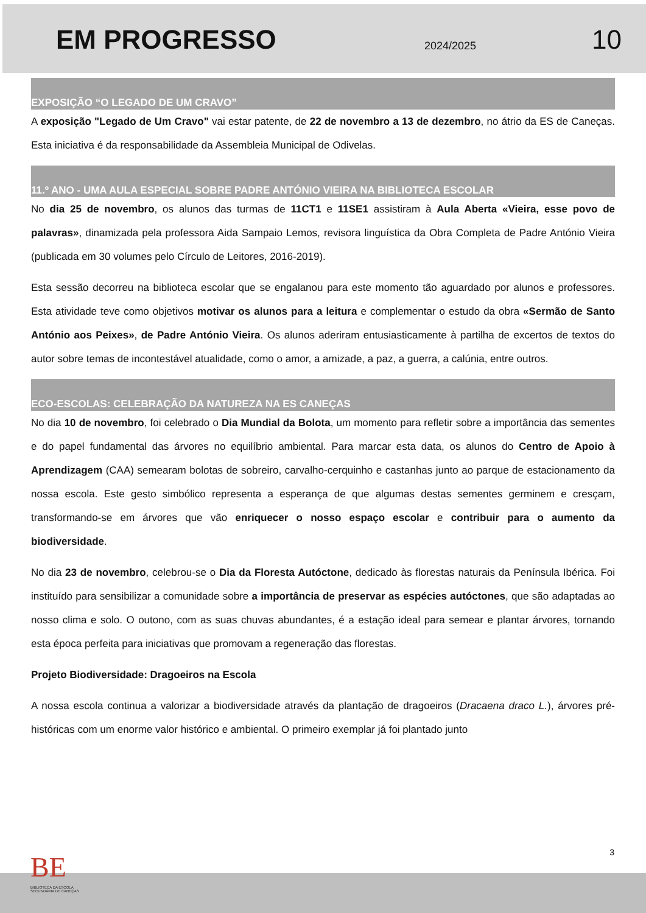EM PROGRESSO
2024/2025
10
EXPOSIÇÃO “O LEGADO DE UM CRAVO”
A exposição "Legado de Um Cravo" vai estar patente, de 22 de novembro a 13 de dezembro, no átrio da ES de Caneças. Esta iniciativa é da responsabilidade da Assembleia Municipal de Odivelas.
11.º ANO - UMA AULA ESPECIAL SOBRE PADRE ANTÓNIO VIEIRA NA BIBLIOTECA ESCOLAR
No dia 25 de novembro, os alunos das turmas de 11CT1 e 11SE1 assistiram à Aula Aberta «Vieira, esse povo de palavras», dinamizada pela professora Aida Sampaio Lemos, revisora linguística da Obra Completa de Padre António Vieira (publicada em 30 volumes pelo Círculo de Leitores, 2016-2019).
Esta sessão decorreu na biblioteca escolar que se engalanou para este momento tão aguardado por alunos e professores. Esta atividade teve como objetivos motivar os alunos para a leitura e complementar o estudo da obra «Sermão de Santo António aos Peixes», de Padre António Vieira. Os alunos aderiram entusiasticamente à partilha de excertos de textos do autor sobre temas de incontestável atualidade, como o amor, a amizade, a paz, a guerra, a calúnia, entre outros.
ECO-ESCOLAS: CELEBRAÇÃO DA NATUREZA NA ES CANEÇAS
No dia 10 de novembro, foi celebrado o Dia Mundial da Bolota, um momento para refletir sobre a importância das sementes e do papel fundamental das árvores no equilíbrio ambiental. Para marcar esta data, os alunos do Centro de Apoio à Aprendizagem (CAA) semearam bolotas de sobreiro, carvalho-cerquinho e castanhas junto ao parque de estacionamento da nossa escola. Este gesto simbólico representa a esperança de que algumas destas sementes germinem e cresçam, transformando-se em árvores que vão enriquecer o nosso espaço escolar e contribuir para o aumento da biodiversidade.
No dia 23 de novembro, celebrou-se o Dia da Floresta Autóctone, dedicado às florestas naturais da Península Ibérica. Foi instituído para sensibilizar a comunidade sobre a importância de preservar as espécies autóctones, que são adaptadas ao nosso clima e solo. O outono, com as suas chuvas abundantes, é a estação ideal para semear e plantar árvores, tornando esta época perfeita para iniciativas que promovam a regeneração das florestas.
Projeto Biodiversidade: Dragoeiros na Escola
A nossa escola continua a valorizar a biodiversidade através da plantação de dragoeiros (Dracaena draco L.), árvores pré-históricas com um enorme valor histórico e ambiental. O primeiro exemplar já foi plantado junto
3
BE
BIBLIOTECA DA ESCOLA
SECUNDÁRIA DE CANEÇAS